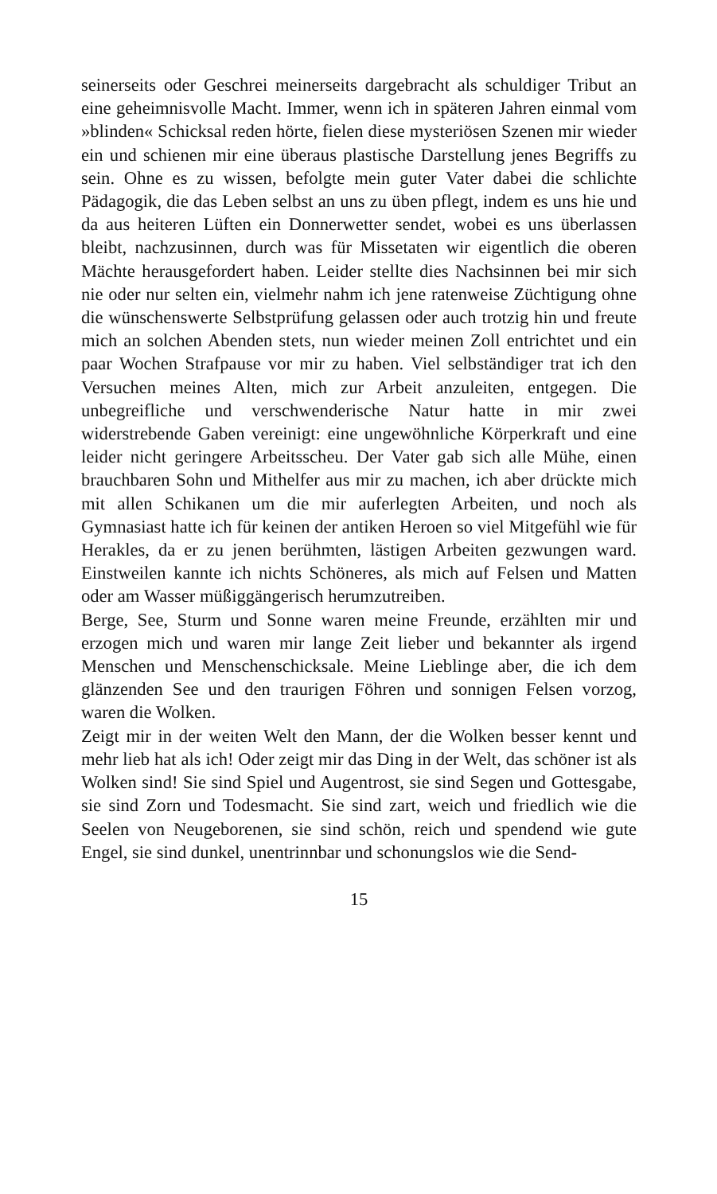seinerseits oder Geschrei meinerseits dargebracht als schuldiger Tribut an eine geheimnisvolle Macht. Immer, wenn ich in späteren Jahren einmal vom »blinden« Schicksal reden hörte, fielen diese mysteriösen Szenen mir wieder ein und schienen mir eine überaus plastische Darstellung jenes Begriffs zu sein. Ohne es zu wissen, befolgte mein guter Vater dabei die schlichte Pädagogik, die das Leben selbst an uns zu üben pflegt, indem es uns hie und da aus heiteren Lüften ein Donnerwetter sendet, wobei es uns überlassen bleibt, nachzusinnen, durch was für Missetaten wir eigentlich die oberen Mächte herausgefordert haben. Leider stellte dies Nachsinnen bei mir sich nie oder nur selten ein, vielmehr nahm ich jene ratenweise Züchtigung ohne die wünschenswerte Selbstprüfung gelassen oder auch trotzig hin und freute mich an solchen Abenden stets, nun wieder meinen Zoll entrichtet und ein paar Wochen Strafpause vor mir zu haben. Viel selbständiger trat ich den Versuchen meines Alten, mich zur Arbeit anzuleiten, entgegen. Die unbegreifliche und verschwenderische Natur hatte in mir zwei widerstrebende Gaben vereinigt: eine ungewöhnliche Körperkraft und eine leider nicht geringere Arbeitsscheu. Der Vater gab sich alle Mühe, einen brauchbaren Sohn und Mithelfer aus mir zu machen, ich aber drückte mich mit allen Schikanen um die mir auferlegten Arbeiten, und noch als Gymnasiast hatte ich für keinen der antiken Heroen so viel Mitgefühl wie für Herakles, da er zu jenen berühmten, lästigen Arbeiten gezwungen ward. Einstweilen kannte ich nichts Schöneres, als mich auf Felsen und Matten oder am Wasser müßiggängerisch herumzutreiben.
Berge, See, Sturm und Sonne waren meine Freunde, erzählten mir und erzogen mich und waren mir lange Zeit lieber und bekannter als irgend Menschen und Menschenschicksale. Meine Lieblinge aber, die ich dem glänzenden See und den traurigen Föhren und sonnigen Felsen vorzog, waren die Wolken.
Zeigt mir in der weiten Welt den Mann, der die Wolken besser kennt und mehr lieb hat als ich! Oder zeigt mir das Ding in der Welt, das schöner ist als Wolken sind! Sie sind Spiel und Augentrost, sie sind Segen und Gottesgabe, sie sind Zorn und Todesmacht. Sie sind zart, weich und friedlich wie die Seelen von Neugeborenen, sie sind schön, reich und spendend wie gute Engel, sie sind dunkel, unentrinnbar und schonungslos wie die Send-
15